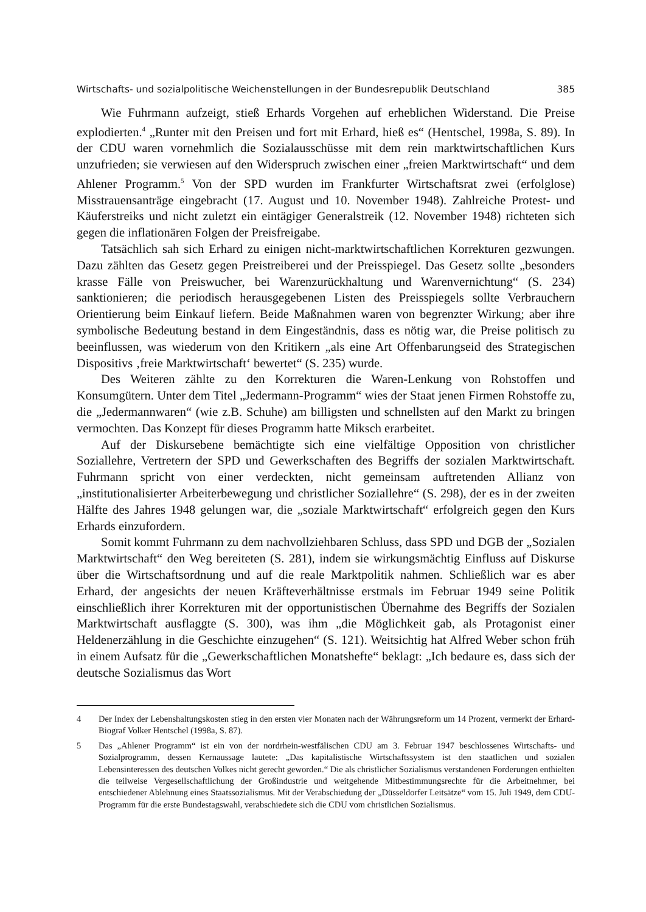Wirtschafts- und sozialpolitische Weichenstellungen in der Bundesrepublik Deutschland 385
Wie Fuhrmann aufzeigt, stieß Erhards Vorgehen auf erheblichen Widerstand. Die Preise explodierten.<sup>4</sup> „Runter mit den Preisen und fort mit Erhard, hieß es“ (Hentschel, 1998a, S. 89). In der CDU waren vornehmlich die Sozialausschüsse mit dem rein marktwirtschaftlichen Kurs unzufrieden; sie verwiesen auf den Widerspruch zwischen einer „freien Marktwirtschaft“ und dem Ahlener Programm.<sup>5</sup> Von der SPD wurden im Frankfurter Wirtschaftsrat zwei (erfolglose) Misstrauensanträge eingebracht (17. August und 10. November 1948). Zahlreiche Protest- und Käuferstreiks und nicht zuletzt ein eintägiger Generalstreik (12. November 1948) richteten sich gegen die inflationären Folgen der Preisfreigabe.
Tatsächlich sah sich Erhard zu einigen nicht-marktwirtschaftlichen Korrekturen gezwungen. Dazu zählten das Gesetz gegen Preistreiberei und der Preisspiegel. Das Gesetz sollte „besonders krasse Fälle von Preiswucher, bei Warenzurückhaltung und Warenvernichtung“ (S. 234) sanktionieren; die periodisch herausgegebenen Listen des Preisspiegels sollte Verbrauchern Orientierung beim Einkauf liefern. Beide Maßnahmen waren von begrenzter Wirkung; aber ihre symbolische Bedeutung bestand in dem Eingeständnis, dass es nötig war, die Preise politisch zu beeinflussen, was wiederum von den Kritikern „als eine Art Offenbarungseid des Strategischen Dispositivs ‚freie Marktwirtschaft‘ bewertet“ (S. 235) wurde.
Des Weiteren zählte zu den Korrekturen die Waren-Lenkung von Rohstoffen und Konsumgütern. Unter dem Titel „Jedermann-Programm“ wies der Staat jenen Firmen Rohstoffe zu, die „Jedermannwaren“ (wie z.B. Schuhe) am billigsten und schnellsten auf den Markt zu bringen vermochten. Das Konzept für dieses Programm hatte Miksch erarbeitet.
Auf der Diskursebene bemächtigte sich eine vielfältige Opposition von christlicher Soziallehre, Vertretern der SPD und Gewerkschaften des Begriffs der sozialen Marktwirtschaft. Fuhrmann spricht von einer verdeckten, nicht gemeinsam auftretenden Allianz von „institutionalisierter Arbeiterbewegung und christlicher Soziallehre“ (S. 298), der es in der zweiten Hälfte des Jahres 1948 gelungen war, die „soziale Marktwirtschaft“ erfolgreich gegen den Kurs Erhards einzufordern.
Somit kommt Fuhrmann zu dem nachvollziehbaren Schluss, dass SPD und DGB der „Sozialen Marktwirtschaft“ den Weg bereiteten (S. 281), indem sie wirkungsmächtig Einfluss auf Diskurse über die Wirtschaftsordnung und auf die reale Marktpolitik nahmen. Schließlich war es aber Erhard, der angesichts der neuen Kräfteverhältnisse erstmals im Februar 1949 seine Politik einschließlich ihrer Korrekturen mit der opportunistischen Übernahme des Begriffs der Sozialen Marktwirtschaft ausflaggte (S. 300), was ihm „die Möglichkeit gab, als Protagonist einer Heldenerzählung in die Geschichte einzugehen“ (S. 121). Weitsichtig hat Alfred Weber schon früh in einem Aufsatz für die „Gewerkschaftlichen Monatshefte“ beklagt: „Ich bedaure es, dass sich der deutsche Sozialismus das Wort
4 Der Index der Lebenshaltungskosten stieg in den ersten vier Monaten nach der Währungsreform um 14 Prozent, vermerkt der Erhard-Biograf Volker Hentschel (1998a, S. 87).
5 Das „Ahlener Programm“ ist ein von der nordrhein-westfälischen CDU am 3. Februar 1947 beschlossenes Wirtschafts- und Sozialprogramm, dessen Kernaussage lautete: „Das kapitalistische Wirtschaftssystem ist den staatlichen und sozialen Lebensinteressen des deutschen Volkes nicht gerecht geworden.“ Die als christlicher Sozialismus verstandenen Forderungen enthielten die teilweise Vergesellschaftlichung der Großindustrie und weitgehende Mitbestimmungsrechte für die Arbeitnehmer, bei entschiedener Ablehnung eines Staatssozialismus. Mit der Verabschiedung der „Düsseldorfer Leitsätze“ vom 15. Juli 1949, dem CDU-Programm für die erste Bundestagswahl, verabschiedete sich die CDU vom christlichen Sozialismus.